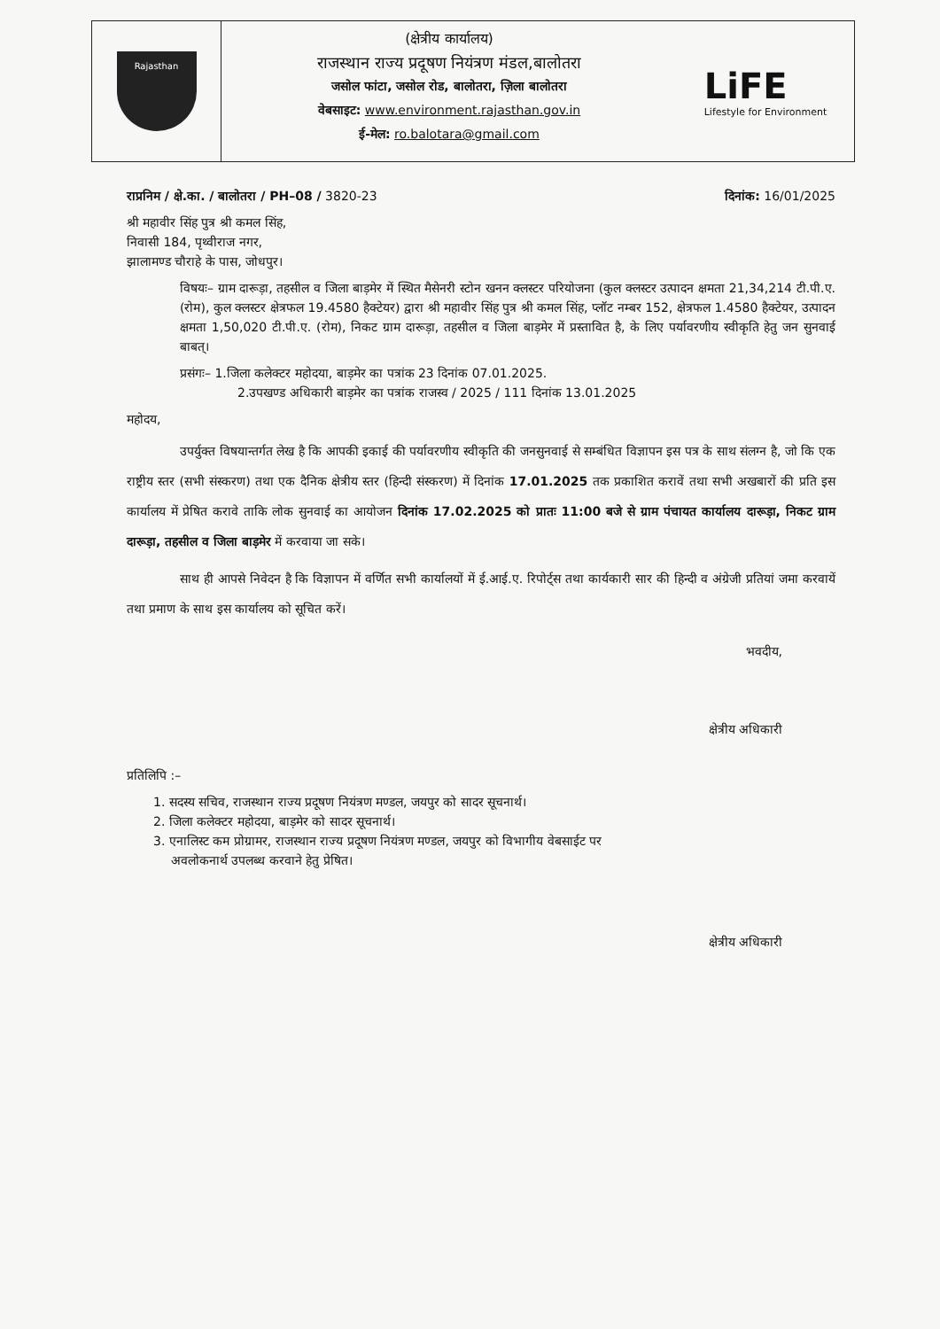Rajasthan
(क्षेत्रीय कार्यालय)
राजस्थान राज्य प्रदूषण नियंत्रण मंडल,बालोतरा
जसोल फांटा, जसोल रोड, बालोतरा, ज़िला बालोतरा
वेबसाइट: www.environment.rajasthan.gov.in
ई-मेल: ro.balotara@gmail.com
LiFE
Lifestyle for Environment
राप्रनिम / क्षे.का. / बालोतरा / PH–08 / 3820-23 दिनांक: 16/01/2025
श्री महावीर सिंह पुत्र श्री कमल सिंह,
निवासी 184, पृथ्वीराज नगर,
झालामण्ड चौराहे के पास, जोधपुर।
विषयः– ग्राम दारूड़ा, तहसील व जिला बाड़मेर में स्थित मैसेनरी स्टोन खनन क्लस्टर परियोजना (कुल क्लस्टर उत्पादन क्षमता 21,34,214 टी.पी.ए. (रोम), कुल क्लस्टर क्षेत्रफल 19.4580 हैक्टेयर) द्वारा श्री महावीर सिंह पुत्र श्री कमल सिंह, प्लॉट नम्बर 152, क्षेत्रफल 1.4580 हैक्टेयर, उत्पादन क्षमता 1,50,020 टी.पी.ए. (रोम), निकट ग्राम दारूड़ा, तहसील व जिला बाड़मेर में प्रस्तावित है, के लिए पर्यावरणीय स्वीकृति हेतु जन सुनवाई बाबत्।
प्रसंगः– 1.जिला कलेक्टर महोदया, बाड़मेर का पत्रांक 23 दिनांक 07.01.2025.
2.उपखण्ड अधिकारी बाड़मेर का पत्रांक राजस्व / 2025 / 111 दिनांक 13.01.2025
महोदय,
उपर्युक्त विषयान्तर्गत लेख है कि आपकी इकाई की पर्यावरणीय स्वीकृति की जनसुनवाई से सम्बंधित विज्ञापन इस पत्र के साथ संलग्न है, जो कि एक राष्ट्रीय स्तर (सभी संस्करण) तथा एक दैनिक क्षेत्रीय स्तर (हिन्दी संस्करण) में दिनांक 17.01.2025 तक प्रकाशित करावें तथा सभी अखबारों की प्रति इस कार्यालय में प्रेषित करावे ताकि लोक सुनवाई का आयोजन दिनांक 17.02.2025 को प्रातः 11:00 बजे से ग्राम पंचायत कार्यालय दारूड़ा, निकट ग्राम दारूड़ा, तहसील व जिला बाड़मेर में करवाया जा सके।
साथ ही आपसे निवेदन है कि विज्ञापन में वर्णित सभी कार्यालयों में ई.आई.ए. रिपोर्ट्स तथा कार्यकारी सार की हिन्दी व अंग्रेजी प्रतियां जमा करवायें तथा प्रमाण के साथ इस कार्यालय को सूचित करें।
भवदीय,
क्षेत्रीय अधिकारी
प्रतिलिपि :–
1. सदस्य सचिव, राजस्थान राज्य प्रदूषण नियंत्रण मण्डल, जयपुर को सादर सूचनार्थ।
2. जिला कलेक्टर महोदया, बाड़मेर को सादर सूचनार्थ।
3. एनालिस्ट कम प्रोग्रामर, राजस्थान राज्य प्रदूषण नियंत्रण मण्डल, जयपुर को विभागीय वेबसाईट पर
अवलोकनार्थ उपलब्ध करवाने हेतु प्रेषित।
क्षेत्रीय अधिकारी